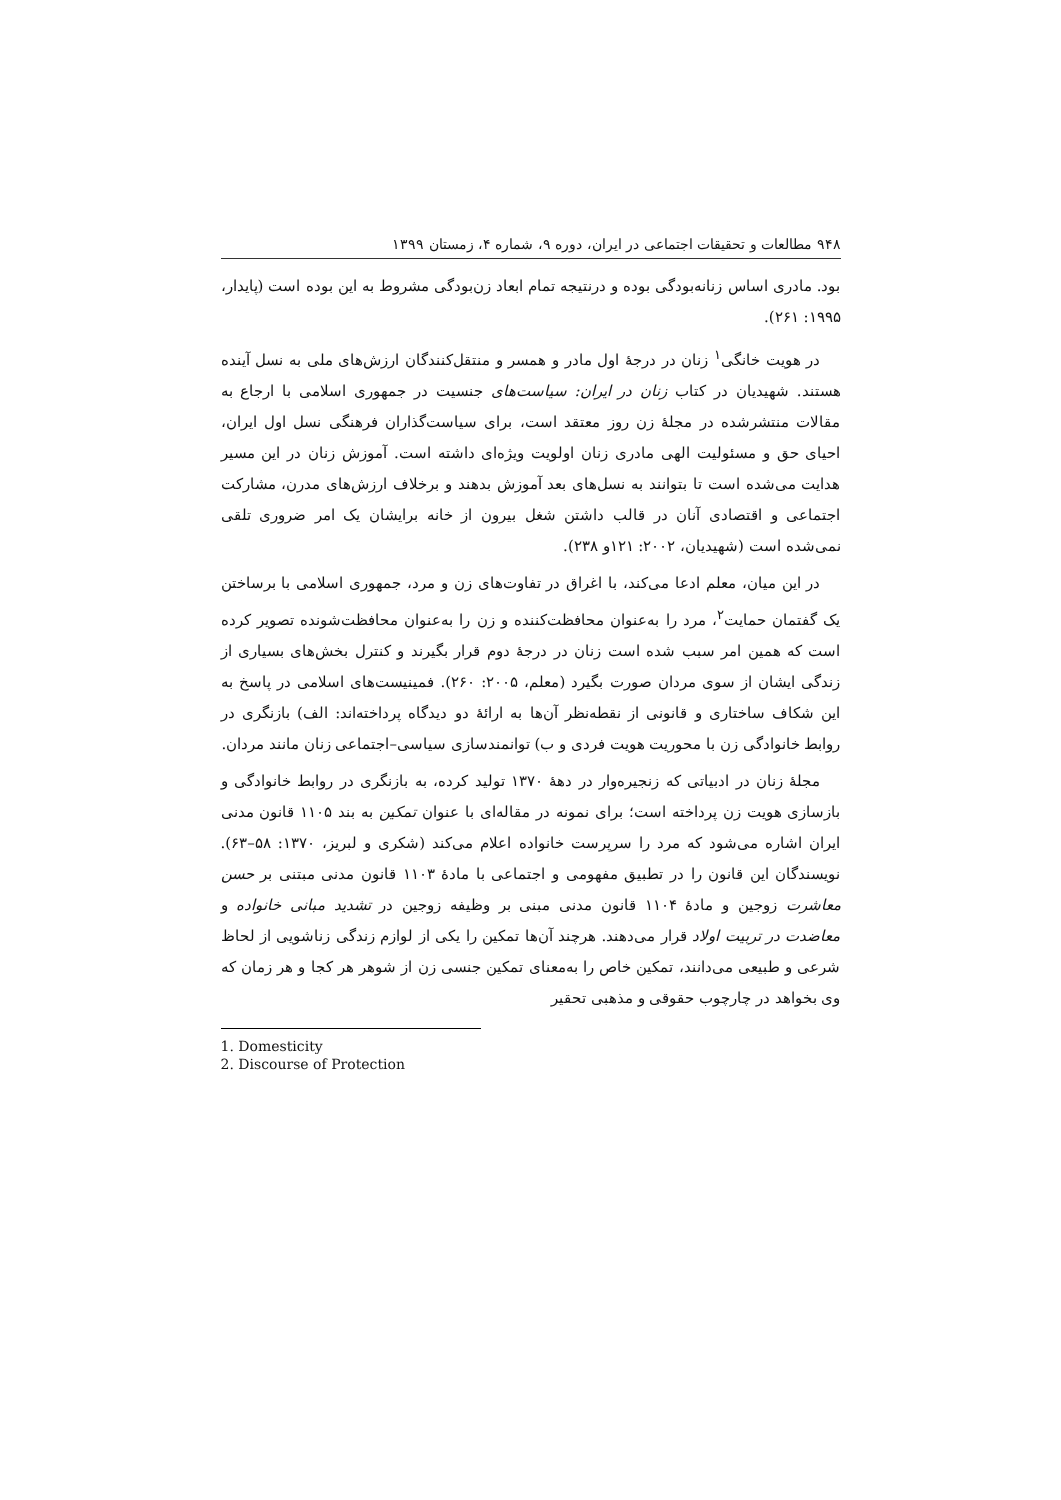۹۴۸ مطالعات و تحقیقات اجتماعی در ایران، دوره ۹، شماره ۴، زمستان ۱۳۹۹
بود. مادری اساس زنانه‌بودگی بوده و درنتیجه تمام ابعاد زن‌بودگی مشروط به این بوده است (پایدار، ۱۹۹۵: ۲۶۱).
در هویت خانگی<sup>۱</sup> زنان در درجهٔ اول مادر و همسر و منتقل‌کنندگان ارزش‌های ملی به نسل آینده هستند. شهیدیان در کتاب زنان در ایران: سیاست‌های جنسیت در جمهوری اسلامی با ارجاع به مقالات منتشرشده در مجلهٔ زن روز معتقد است، برای سیاست‌گذاران فرهنگی نسل اول ایران، احیای حق و مسئولیت الهی مادری زنان اولویت ویژه‌ای داشته است. آموزش زنان در این مسیر هدایت می‌شده است تا بتوانند به نسل‌های بعد آموزش بدهند و برخلاف ارزش‌های مدرن، مشارکت اجتماعی و اقتصادی آنان در قالب داشتن شغل بیرون از خانه برایشان یک امر ضروری تلقی نمی‌شده است (شهیدیان، ۲۰۰۲: ۱۲۱و ۲۳۸).
در این میان، معلم ادعا می‌کند، با اغراق در تفاوت‌های زن و مرد، جمهوری اسلامی با برساختن یک گفتمان حمایت<sup>۲</sup>، مرد را به‌عنوان محافظت‌کننده و زن را به‌عنوان محافظت‌شونده تصویر کرده است که همین امر سبب شده است زنان در درجهٔ دوم قرار بگیرند و کنترل بخش‌های بسیاری از زندگی ایشان از سوی مردان صورت بگیرد (معلم، ۲۰۰۵: ۲۶۰). فمینیست‌های اسلامی در پاسخ به این شکاف ساختاری و قانونی از نقطه‌نظر آن‌ها به ارائهٔ دو دیدگاه پرداخته‌اند: الف) بازنگری در روابط خانوادگی زن با محوریت هویت فردی و ب) توانمندسازی سیاسی–اجتماعی زنان مانند مردان.
مجلهٔ زنان در ادبیاتی که زنجیره‌وار در دههٔ ۱۳۷۰ تولید کرده، به بازنگری در روابط خانوادگی و بازسازی هویت زن پرداخته است؛ برای نمونه در مقاله‌ای با عنوان تمکین به بند ۱۱۰۵ قانون مدنی ایران اشاره می‌شود که مرد را سرپرست خانواده اعلام می‌کند (شکری و لبریز، ۱۳۷۰: ۵۸–۶۳). نویسندگان این قانون را در تطبیق مفهومی و اجتماعی با مادهٔ ۱۱۰۳ قانون مدنی مبتنی بر حسن معاشرت زوجین و مادهٔ ۱۱۰۴ قانون مدنی مبنی بر وظیفه زوجین در تشدید مبانی خانواده و معاضدت در تربیت اولاد قرار می‌دهند. هرچند آن‌ها تمکین را یکی از لوازم زندگی زناشویی از لحاظ شرعی و طبیعی می‌دانند، تمکین خاص را به‌معنای تمکین جنسی زن از شوهر هر کجا و هر زمان که وی بخواهد در چارچوب حقوقی و مذهبی تحقیر
1. Domesticity
2. Discourse of Protection